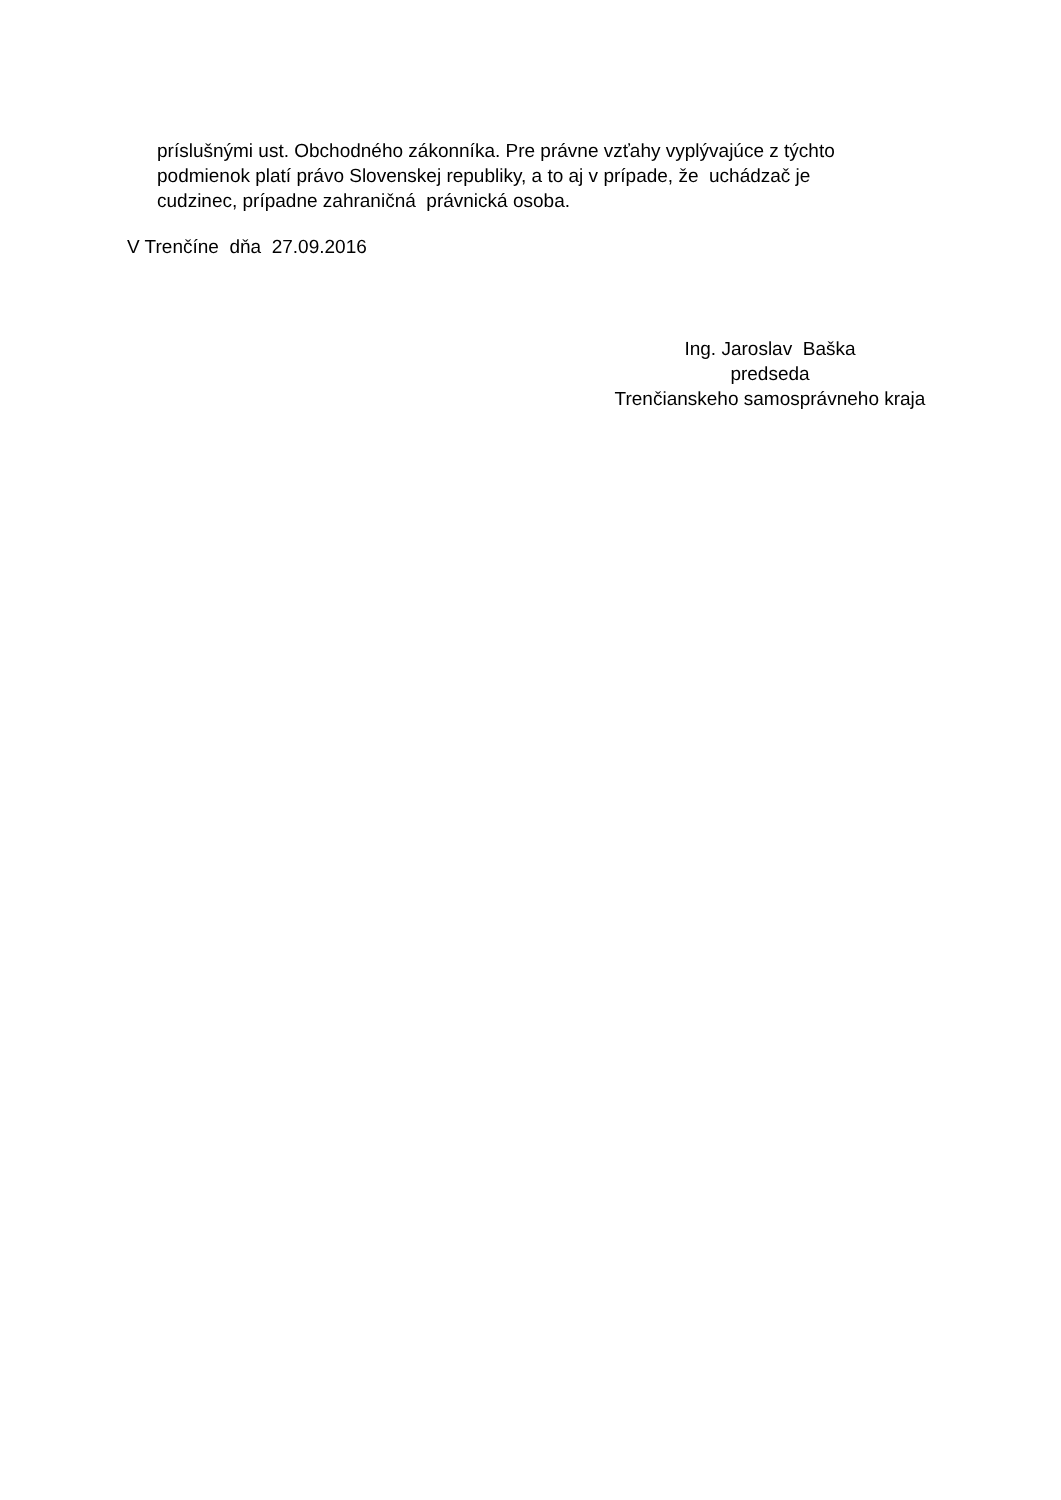príslušnými ust. Obchodného zákonníka. Pre právne vzťahy vyplývajúce z týchto podmienok platí právo Slovenskej republiky, a to aj v prípade, že uchádzač je cudzinec, prípadne zahraničná právnická osoba.
V Trenčíne dňa 27.09.2016
Ing. Jaroslav Baška predseda Trenčianskeho samosprávneho kraja